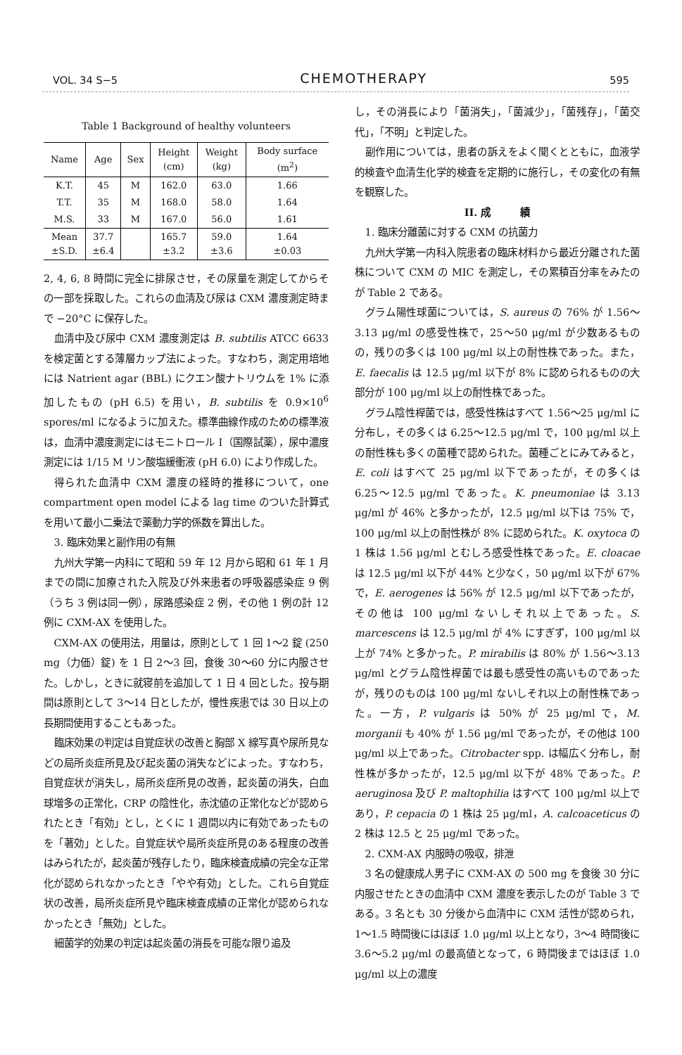VOL. 34 S−5 CHEMOTHERAPY 595
Table 1 Background of healthy volunteers
| Name | Age | Sex | Height (cm) | Weight (kg) | Body surface (m<sup>2</sup>) |
| --- | --- | --- | --- | --- | --- |
| K.T. | 45 | M | 162.0 | 63.0 | 1.66 |
| T.T. | 35 | M | 168.0 | 58.0 | 1.64 |
| M.S. | 33 | M | 167.0 | 56.0 | 1.61 |
| Mean ±S.D. | 37.7 ±6.4 | | 165.7 ±3.2 | 59.0 ±3.6 | 1.64 ±0.03 |
2, 4, 6, 8 時間に完全に排尿させ，その尿量を測定してからその一部を採取した。これらの血清及び尿は CXM 濃度測定時まで −20°C に保存した。
血清中及び尿中 CXM 濃度測定は B. subtilis ATCC 6633 を検定菌とする薄層カップ法によった。すなわち，測定用培地には Natrient agar (BBL) にクエン酸ナトリウムを 1% に添加したもの (pH 6.5) を用い，B. subtilis を 0.9×10<sup>6</sup> spores/ml になるように加えた。標準曲線作成のための標準液は，血清中濃度測定にはモニトロール I（国際試薬），尿中濃度測定には 1/15 M リン酸塩緩衝液 (pH 6.0) により作成した。
得られた血清中 CXM 濃度の経時的推移について，one compartment open model による lag time のついた計算式を用いて最小二乗法で薬動力学的係数を算出した。
3. 臨床効果と副作用の有無
九州大学第一内科にて昭和 59 年 12 月から昭和 61 年 1 月までの間に加療された入院及び外来患者の呼吸器感染症 9 例（うち 3 例は同一例），尿路感染症 2 例，その他 1 例の計 12 例に CXM-AX を使用した。
CXM-AX の使用法，用量は，原則として 1 回 1〜2 錠 (250 mg（力価）錠) を 1 日 2〜3 回，食後 30〜60 分に内服させた。しかし，ときに就寝前を追加して 1 日 4 回とした。投与期間は原則として 3〜14 日としたが，慢性疾患では 30 日以上の長期間使用することもあった。
臨床効果の判定は自覚症状の改善と胸部 X 線写真や尿所見などの局所炎症所見及び起炎菌の消失などによった。すなわち，自覚症状が消失し，局所炎症所見の改善，起炎菌の消失，白血球増多の正常化，CRP の陰性化，赤沈値の正常化などが認められたとき「有効」とし，とくに 1 週間以内に有効であったものを「著効」とした。自覚症状や局所炎症所見のある程度の改善はみられたが，起炎菌が残存したり，臨床検査成績の完全な正常化が認められなかったとき「やや有効」とした。これら自覚症状の改善，局所炎症所見や臨床検査成績の正常化が認められなかったとき「無効」とした。
細菌学的効果の判定は起炎菌の消長を可能な限り追及
し，その消長により「菌消失」，「菌減少」，「菌残存」，「菌交代」，「不明」と判定した。
副作用については，患者の訴えをよく聞くとともに，血液学的検査や血清生化学的検査を定期的に施行し，その変化の有無を観察した。
II. 成　　　績
1. 臨床分離菌に対する CXM の抗菌力
九州大学第一内科入院患者の臨床材料から最近分離された菌株について CXM の MIC を測定し，その累積百分率をみたのが Table 2 である。
グラム陽性球菌については，S. aureus の 76% が 1.56〜3.13 μg/ml の感受性株で，25〜50 μg/ml が少数あるものの，残りの多くは 100 μg/ml 以上の耐性株であった。また，E. faecalis は 12.5 μg/ml 以下が 8% に認められるものの大部分が 100 μg/ml 以上の耐性株であった。
グラム陰性桿菌では，感受性株はすべて 1.56〜25 μg/ml に分布し，その多くは 6.25〜12.5 μg/ml で，100 μg/ml 以上の耐性株も多くの菌種で認められた。菌種ごとにみてみると，E. coli はすべて 25 μg/ml 以下であったが，その多くは 6.25〜12.5 μg/ml であった。K. pneumoniae は 3.13 μg/ml が 46% と多かったが，12.5 μg/ml 以下は 75% で，100 μg/ml 以上の耐性株が 8% に認められた。K. oxytoca の 1 株は 1.56 μg/ml とむしろ感受性株であった。E. cloacae は 12.5 μg/ml 以下が 44% と少なく，50 μg/ml 以下が 67% で，E. aerogenes は 56% が 12.5 μg/ml 以下であったが，その他は 100 μg/ml ないしそれ以上であった。S. marcescens は 12.5 μg/ml が 4% にすぎず，100 μg/ml 以上が 74% と多かった。P. mirabilis は 80% が 1.56〜3.13 μg/ml とグラム陰性桿菌では最も感受性の高いものであったが，残りのものは 100 μg/ml ないしそれ以上の耐性株であった。一方，P. vulgaris は 50% が 25 μg/ml で，M. morganii も 40% が 1.56 μg/ml であったが，その他は 100 μg/ml 以上であった。Citrobacter spp. は幅広く分布し，耐性株が多かったが，12.5 μg/ml 以下が 48% であった。P. aeruginosa 及び P. maltophilia はすべて 100 μg/ml 以上であり，P. cepacia の 1 株は 25 μg/ml，A. calcoaceticus の 2 株は 12.5 と 25 μg/ml であった。
2. CXM-AX 内服時の吸収，排泄
3 名の健康成人男子に CXM-AX の 500 mg を食後 30 分に内服させたときの血清中 CXM 濃度を表示したのが Table 3 である。3 名とも 30 分後から血清中に CXM 活性が認められ，1〜1.5 時間後にはほぼ 1.0 μg/ml 以上となり，3〜4 時間後に 3.6〜5.2 μg/ml の最高値となって，6 時間後まではほぼ 1.0 μg/ml 以上の濃度